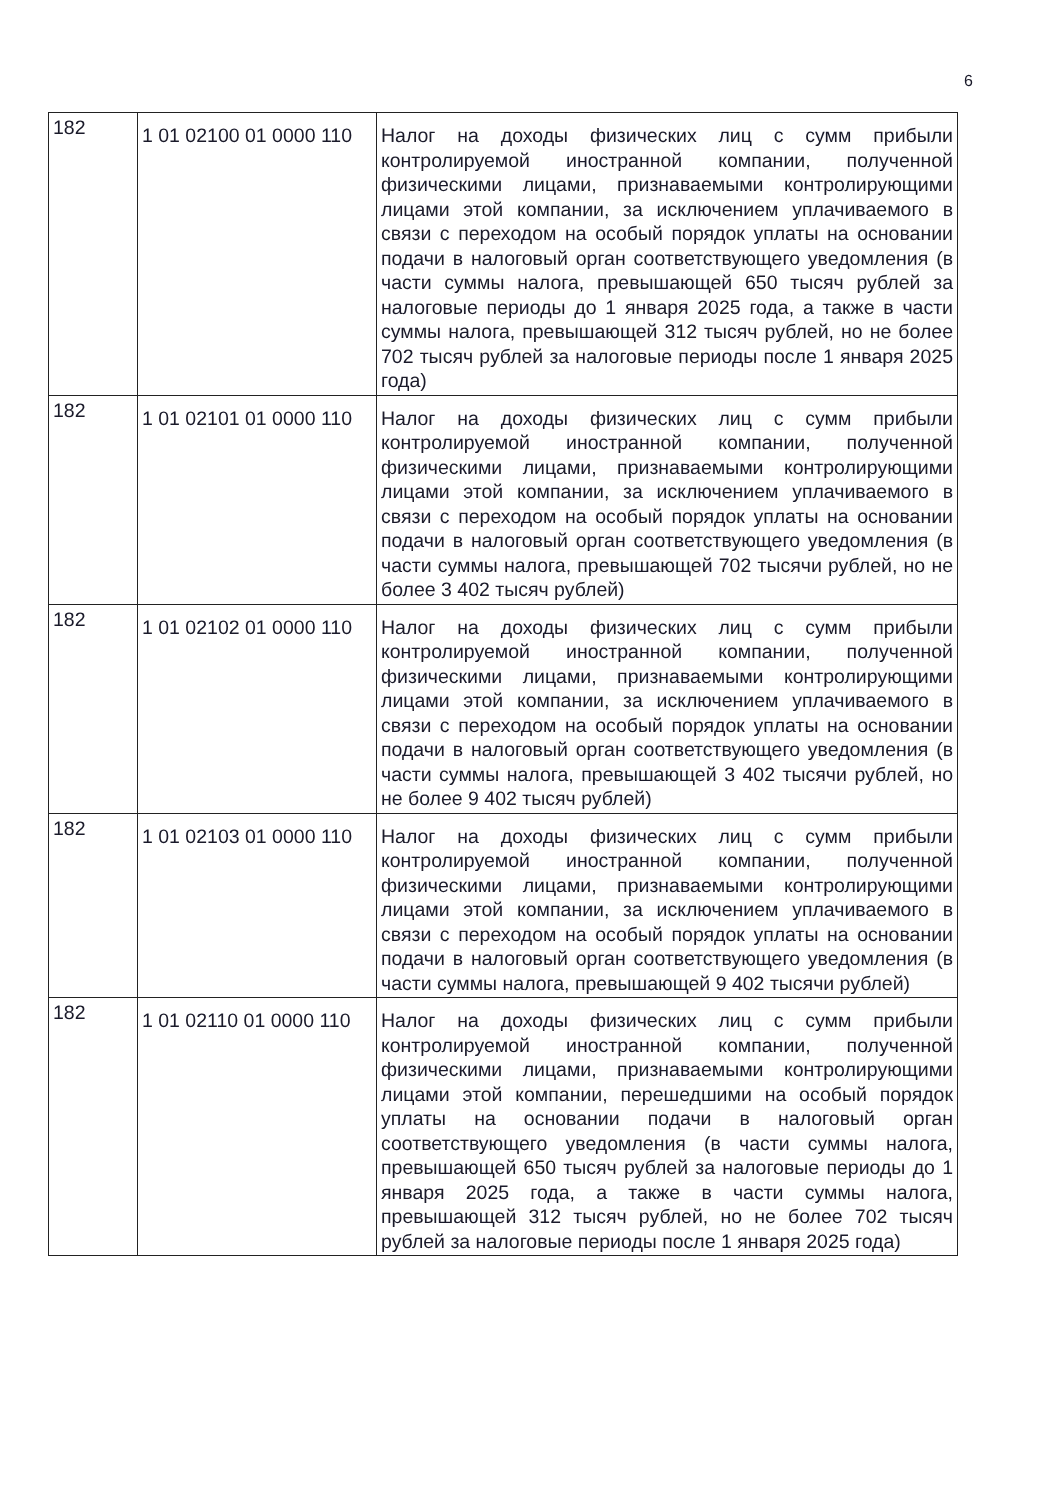6
| 182 | 1 01 02100 01 0000 110 | Налог на доходы физических лиц с сумм прибыли контролируемой иностранной компании, полученной физическими лицами, признаваемыми контролирующими лицами этой компании, за исключением уплачиваемого в связи с переходом на особый порядок уплаты на основании подачи в налоговый орган соответствующего уведомления (в части суммы налога, превышающей 650 тысяч рублей за налоговые периоды до 1 января 2025 года, а также в части суммы налога, превышающей 312 тысяч рублей, но не более 702 тысяч рублей за налоговые периоды после 1 января 2025 года) |
| 182 | 1 01 02101 01 0000 110 | Налог на доходы физических лиц с сумм прибыли контролируемой иностранной компании, полученной физическими лицами, признаваемыми контролирующими лицами этой компании, за исключением уплачиваемого в связи с переходом на особый порядок уплаты на основании подачи в налоговый орган соответствующего уведомления (в части суммы налога, превышающей 702 тысячи рублей, но не более 3 402 тысяч рублей) |
| 182 | 1 01 02102 01 0000 110 | Налог на доходы физических лиц с сумм прибыли контролируемой иностранной компании, полученной физическими лицами, признаваемыми контролирующими лицами этой компании, за исключением уплачиваемого в связи с переходом на особый порядок уплаты на основании подачи в налоговый орган соответствующего уведомления (в части суммы налога, превышающей 3 402 тысячи рублей, но не более 9 402 тысяч рублей) |
| 182 | 1 01 02103 01 0000 110 | Налог на доходы физических лиц с сумм прибыли контролируемой иностранной компании, полученной физическими лицами, признаваемыми контролирующими лицами этой компании, за исключением уплачиваемого в связи с переходом на особый порядок уплаты на основании подачи в налоговый орган соответствующего уведомления (в части суммы налога, превышающей 9 402 тысячи рублей) |
| 182 | 1 01 02110 01 0000 110 | Налог на доходы физических лиц с сумм прибыли контролируемой иностранной компании, полученной физическими лицами, признаваемыми контролирующими лицами этой компании, перешедшими на особый порядок уплаты на основании подачи в налоговый орган соответствующего уведомления (в части суммы налога, превышающей 650 тысяч рублей за налоговые периоды до 1 января 2025 года, а также в части суммы налога, превышающей 312 тысяч рублей, но не более 702 тысяч рублей за налоговые периоды после 1 января 2025 года) |